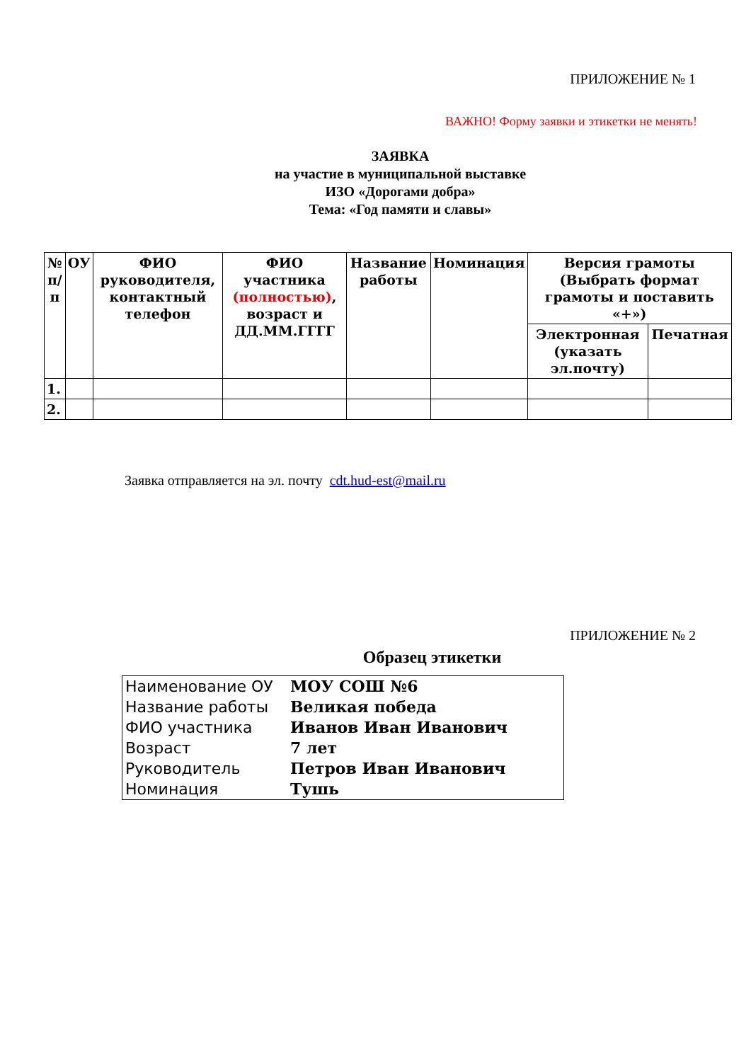ПРИЛОЖЕНИЕ № 1
ВАЖНО! Форму заявки и этикетки не менять!
ЗАЯВКА
на участие в муниципальной выставке
ИЗО «Дорогами добра»
Тема: «Год памяти и славы»
| № п/п | ОУ | ФИО руководителя, контактный телефон | ФИО участника (полностью) , возраст и ДД.ММ.ГГГГ | Название работы | Номинация | Версия грамоты (Выбрать формат грамоты и поставить «+») | |
| --- | --- | --- | --- | --- | --- | --- | --- |
| | | | | | | Электронная (указать эл.почту) | Печатная |
| 1. | | | | | | | |
| 2. | | | | | | | |
Заявка отправляется на эл. почту cdt.hud-est@mail.ru
ПРИЛОЖЕНИЕ № 2
Образец этикетки
| Наименование ОУ | МОУ СОШ №6 |
| Название работы | Великая победа |
| ФИО участника | Иванов Иван Иванович |
| Возраст | 7 лет |
| Руководитель | Петров Иван Иванович |
| Номинация | Тушь |